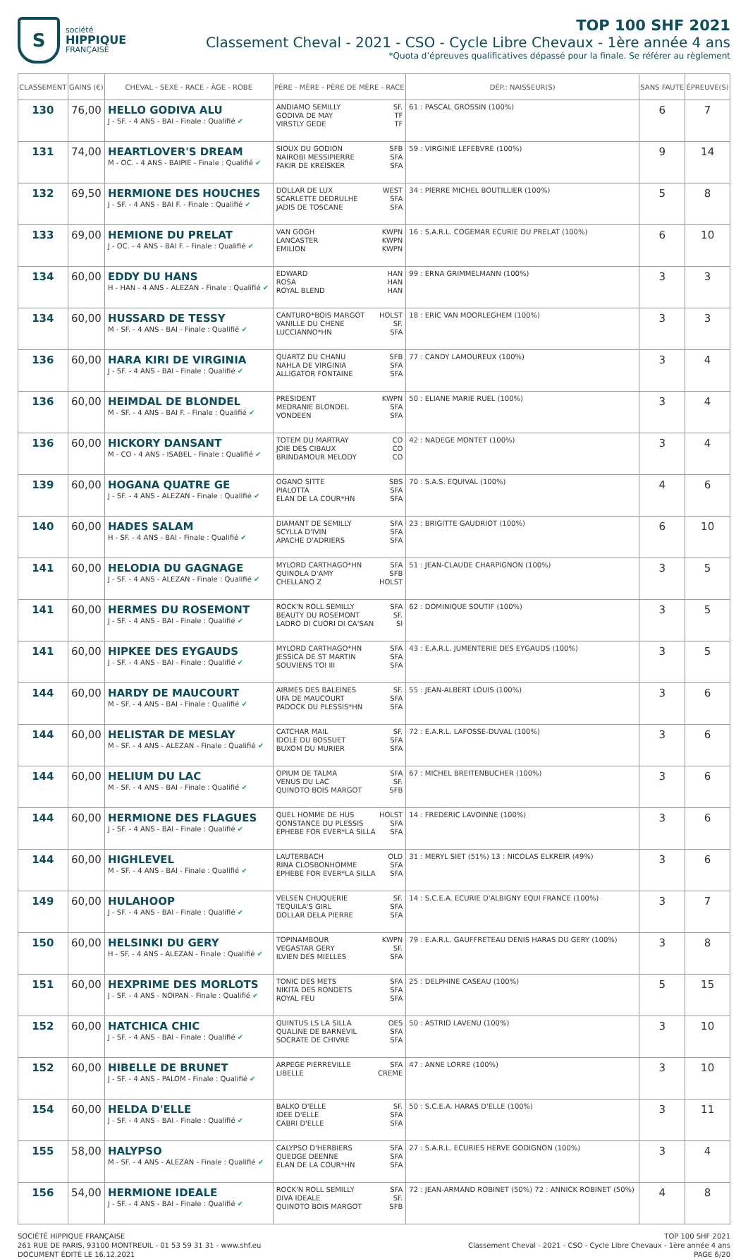S
société
HIPPIQUE
FRANÇAISE
TOP 100 SHF 2021
Classement Cheval - 2021 - CSO - Cycle Libre Chevaux - 1ère année 4 ans
*Quota d’épreuves qualificatives dépassé pour la finale. Se référer au règlement
| CLASSEMENT | GAINS (€) | CHEVAL - SEXE - RACE - ÂGE - ROBE | PÈRE - MÈRE - PÈRE DE MÈRE - RACE | DÉP.: NAISSEUR(S) | SANS FAUTE | ÉPREUVE(S) |
| --- | --- | --- | --- | --- | --- | --- |
| 130 | 76,00 | HELLO GODIVA ALU J - SF. - 4 ANS - BAI - Finale : Qualifié ✔ | ANDIAMO SEMILLY SF. GODIVA DE MAY TF VIRSTLY GEDE TF | 61 : PASCAL GROSSIN (100%) | 6 | 7 |
| 131 | 74,00 | HEARTLOVER'S DREAM M - OC. - 4 ANS - BAIPIE - Finale : Qualifié ✔ | SIOUX DU GODION SFB NAIROBI MESSIPIERRE SFA FAKIR DE KREISKER SFA | 59 : VIRGINIE LEFEBVRE (100%) | 9 | 14 |
| 132 | 69,50 | HERMIONE DES HOUCHES J - SF. - 4 ANS - BAI F. - Finale : Qualifié ✔ | DOLLAR DE LUX WEST SCARLETTE DEDRULHE SFA JADIS DE TOSCANE SFA | 34 : PIERRE MICHEL BOUTILLIER (100%) | 5 | 8 |
| 133 | 69,00 | HEMIONE DU PRELAT J - OC. - 4 ANS - BAI F. - Finale : Qualifié ✔ | VAN GOGH KWPN LANCASTER KWPN EMILION KWPN | 16 : S.A.R.L. COGEMAR ECURIE DU PRELAT (100%) | 6 | 10 |
| 134 | 60,00 | EDDY DU HANS H - HAN - 4 ANS - ALEZAN - Finale : Qualifié ✔ | EDWARD HAN ROSA HAN ROYAL BLEND HAN | 99 : ERNA GRIMMELMANN (100%) | 3 | 3 |
| 134 | 60,00 | HUSSARD DE TESSY M - SF. - 4 ANS - BAI - Finale : Qualifié ✔ | CANTURO*BOIS MARGOT HOLST VANILLE DU CHENE SF. LUCCIANNO*HN SFA | 18 : ERIC VAN MOORLEGHEM (100%) | 3 | 3 |
| 136 | 60,00 | HARA KIRI DE VIRGINIA J - SF. - 4 ANS - BAI - Finale : Qualifié ✔ | QUARTZ DU CHANU SFB NAHLA DE VIRGINIA SFA ALLIGATOR FONTAINE SFA | 77 : CANDY LAMOUREUX (100%) | 3 | 4 |
| 136 | 60,00 | HEIMDAL DE BLONDEL M - SF. - 4 ANS - BAI F. - Finale : Qualifié ✔ | PRESIDENT KWPN MEDRANIE BLONDEL SFA VONDEEN SFA | 50 : ELIANE MARIE RUEL (100%) | 3 | 4 |
| 136 | 60,00 | HICKORY DANSANT M - CO - 4 ANS - ISABEL - Finale : Qualifié ✔ | TOTEM DU MARTRAY CO JOIE DES CIBAUX CO BRINDAMOUR MELODY CO | 42 : NADEGE MONTET (100%) | 3 | 4 |
| 139 | 60,00 | HOGANA QUATRE GE J - SF. - 4 ANS - ALEZAN - Finale : Qualifié ✔ | OGANO SITTE SBS PIALOTTA SFA ELAN DE LA COUR*HN SFA | 70 : S.A.S. EQUIVAL (100%) | 4 | 6 |
| 140 | 60,00 | HADES SALAM H - SF. - 4 ANS - BAI - Finale : Qualifié ✔ | DIAMANT DE SEMILLY SFA SCYLLA D'IVIN SFA APACHE D'ADRIERS SFA | 23 : BRIGITTE GAUDRIOT (100%) | 6 | 10 |
| 141 | 60,00 | HELODIA DU GAGNAGE J - SF. - 4 ANS - ALEZAN - Finale : Qualifié ✔ | MYLORD CARTHAGO*HN SFA QUINOLA D'AMY SFB CHELLANO Z HOLST | 51 : JEAN-CLAUDE CHARPIGNON (100%) | 3 | 5 |
| 141 | 60,00 | HERMES DU ROSEMONT J - SF. - 4 ANS - BAI - Finale : Qualifié ✔ | ROCK'N ROLL SEMILLY SFA BEAUTY DU ROSEMONT SF. LADRO DI CUORI DI CA'SAN SI | 62 : DOMINIQUE SOUTIF (100%) | 3 | 5 |
| 141 | 60,00 | HIPKEE DES EYGAUDS J - SF. - 4 ANS - BAI - Finale : Qualifié ✔ | MYLORD CARTHAGO*HN SFA JESSICA DE ST MARTIN SFA SOUVIENS TOI III SFA | 43 : E.A.R.L. JUMENTERIE DES EYGAUDS (100%) | 3 | 5 |
| 144 | 60,00 | HARDY DE MAUCOURT M - SF. - 4 ANS - BAI - Finale : Qualifié ✔ | AIRMES DES BALEINES SF. UFA DE MAUCOURT SFA PADOCK DU PLESSIS*HN SFA | 55 : JEAN-ALBERT LOUIS (100%) | 3 | 6 |
| 144 | 60,00 | HELISTAR DE MESLAY M - SF. - 4 ANS - ALEZAN - Finale : Qualifié ✔ | CATCHAR MAIL SF. IDOLE DU BOSSUET SFA BUXOM DU MURIER SFA | 72 : E.A.R.L. LAFOSSE-DUVAL (100%) | 3 | 6 |
| 144 | 60,00 | HELIUM DU LAC M - SF. - 4 ANS - BAI - Finale : Qualifié ✔ | OPIUM DE TALMA SFA VENUS DU LAC SF. QUINOTO BOIS MARGOT SFB | 67 : MICHEL BREITENBUCHER (100%) | 3 | 6 |
| 144 | 60,00 | HERMIONE DES FLAGUES J - SF. - 4 ANS - BAI - Finale : Qualifié ✔ | QUEL HOMME DE HUS HOLST QONSTANCE DU PLESSIS SFA EPHEBE FOR EVER*LA SILLA SFA | 14 : FREDERIC LAVOINNE (100%) | 3 | 6 |
| 144 | 60,00 | HIGHLEVEL M - SF. - 4 ANS - BAI - Finale : Qualifié ✔ | LAUTERBACH OLD RINA CLOSBONHOMME SFA EPHEBE FOR EVER*LA SILLA SFA | 31 : MERYL SIET (51%) 13 : NICOLAS ELKREIR (49%) | 3 | 6 |
| 149 | 60,00 | HULAHOOP J - SF. - 4 ANS - BAI - Finale : Qualifié ✔ | VELSEN CHUQUERIE SF. TEQUILA'S GIRL SFA DOLLAR DELA PIERRE SFA | 14 : S.C.E.A. ECURIE D'ALBIGNY EQUI FRANCE (100%) | 3 | 7 |
| 150 | 60,00 | HELSINKI DU GERY H - SF. - 4 ANS - ALEZAN - Finale : Qualifié ✔ | TOPINAMBOUR KWPN VEGASTAR GERY SF. ILVIEN DES MIELLES SFA | 79 : E.A.R.L. GAUFFRETEAU DENIS HARAS DU GERY (100%) | 3 | 8 |
| 151 | 60,00 | HEXPRIME DES MORLOTS J - SF. - 4 ANS - NOIPAN - Finale : Qualifié ✔ | TONIC DES METS SFA NIKITA DES RONDETS SFA ROYAL FEU SFA | 25 : DELPHINE CASEAU (100%) | 5 | 15 |
| 152 | 60,00 | HATCHICA CHIC J - SF. - 4 ANS - BAI - Finale : Qualifié ✔ | QUINTUS LS LA SILLA OES QUALINE DE BARNEVIL SFA SOCRATE DE CHIVRE SFA | 50 : ASTRID LAVENU (100%) | 3 | 10 |
| 152 | 60,00 | HIBELLE DE BRUNET J - SF. - 4 ANS - PALOM - Finale : Qualifié ✔ | ARPEGE PIERREVILLE SFA LIBELLE CREME | 47 : ANNE LORRE (100%) | 3 | 10 |
| 154 | 60,00 | HELDA D'ELLE J - SF. - 4 ANS - BAI - Finale : Qualifié ✔ | BALKO D'ELLE SF. IDEE D'ELLE SFA CABRI D'ELLE SFA | 50 : S.C.E.A. HARAS D'ELLE (100%) | 3 | 11 |
| 155 | 58,00 | HALYPSO M - SF. - 4 ANS - ALEZAN - Finale : Qualifié ✔ | CALYPSO D'HERBIERS SFA QUEDGE DEENNE SFA ELAN DE LA COUR*HN SFA | 27 : S.A.R.L. ECURIES HERVE GODIGNON (100%) | 3 | 4 |
| 156 | 54,00 | HERMIONE IDEALE J - SF. - 4 ANS - BAI - Finale : Qualifié ✔ | ROCK'N ROLL SEMILLY SFA DIVA IDEALE SF. QUINOTO BOIS MARGOT SFB | 72 : JEAN-ARMAND ROBINET (50%) 72 : ANNICK ROBINET (50%) | 4 | 8 |
SOCIÉTÉ HIPPIQUE FRANÇAISE
261 RUE DE PARIS, 93100 MONTREUIL - 01 53 59 31 31 - www.shf.eu
DOCUMENT ÉDITÉ LE 16.12.2021
TOP 100 SHF 2021
Classement Cheval - 2021 - CSO - Cycle Libre Chevaux - 1ère année 4 ans
PAGE 6/20